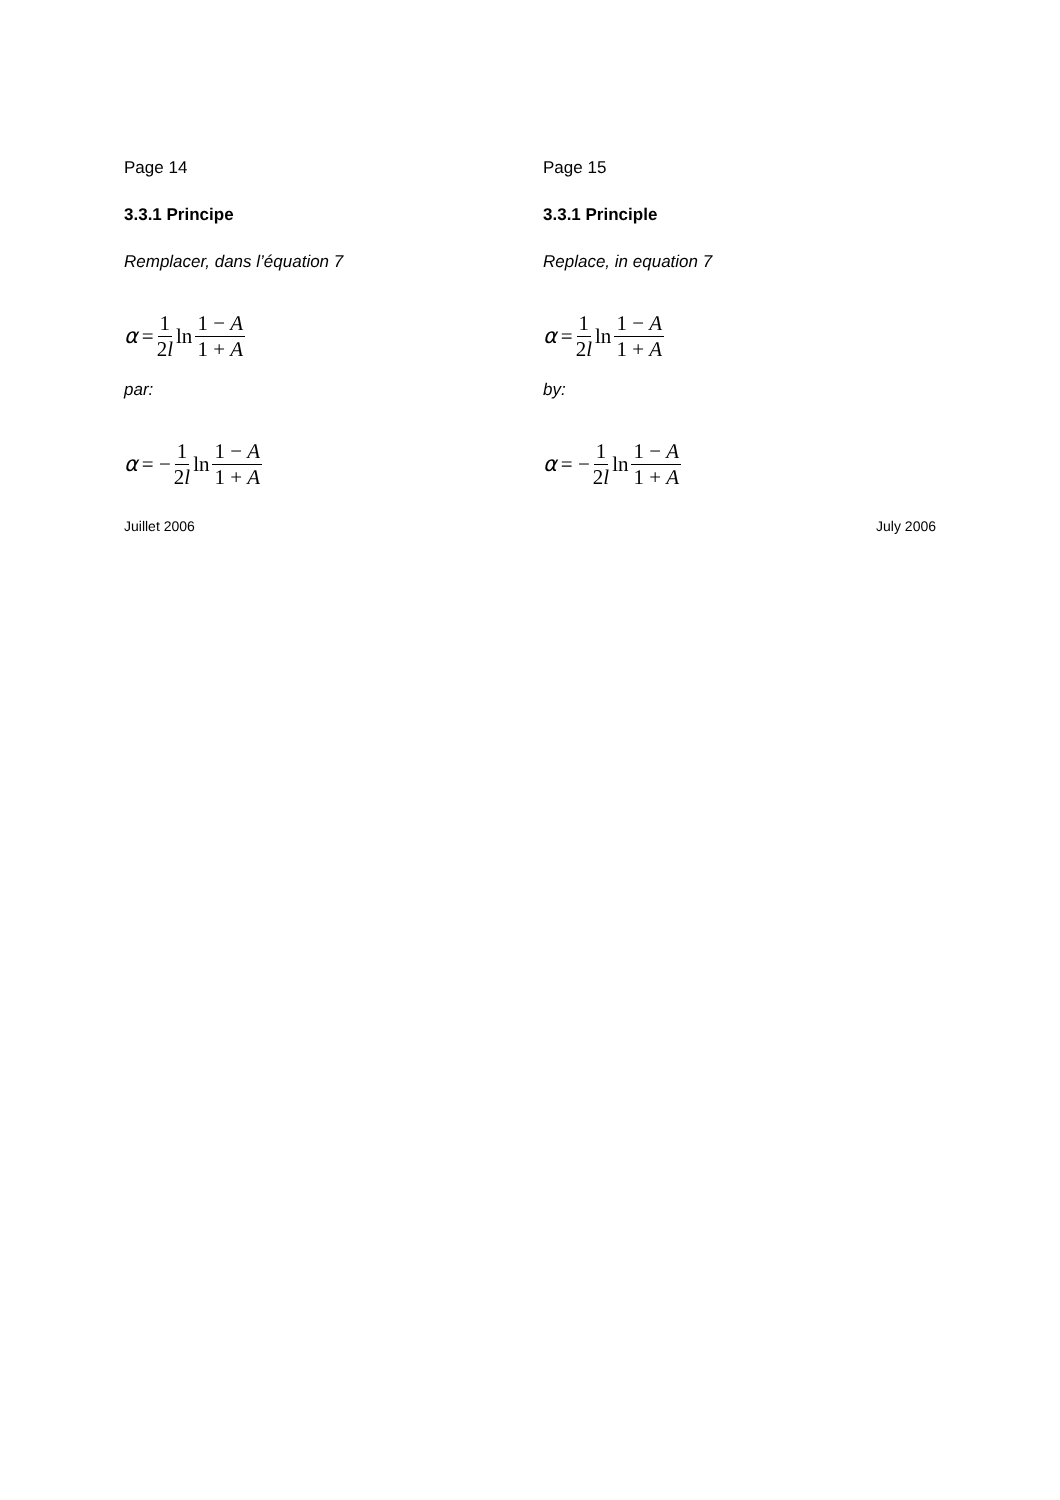Page 14
3.3.1 Principe
Remplacer, dans l’équation 7
α = 1 2l ln 1 − A 1 + A
par:
α = − 1 2l ln 1 − A 1 + A
Page 15
3.3.1 Principle
Replace, in equation 7
α = 1 2l ln 1 − A 1 + A
by:
α = − 1 2l ln 1 − A 1 + A
Juillet 2006 July 2006